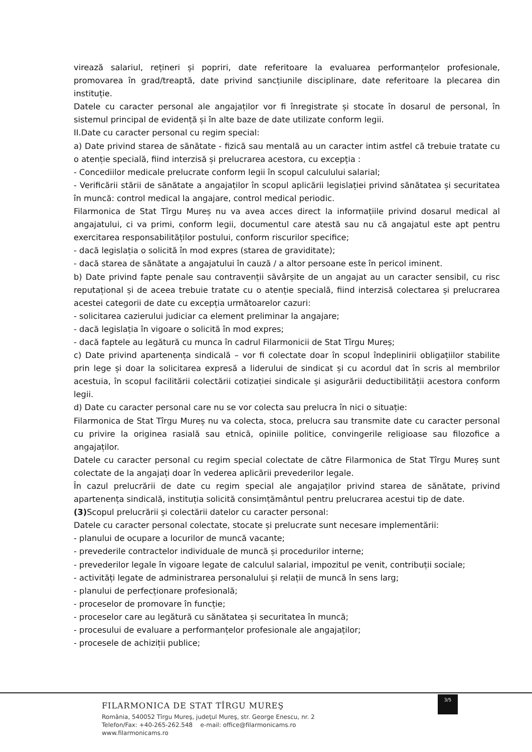virează salariul, rețineri și popriri, date referitoare la evaluarea performanțelor profesionale, promovarea în grad/treaptă, date privind sancțiunile disciplinare, date referitoare la plecarea din instituție.
Datele cu caracter personal ale angajaților vor fi înregistrate și stocate în dosarul de personal, în sistemul principal de evidență și în alte baze de date utilizate conform legii.
II.Date cu caracter personal cu regim special:
a) Date privind starea de sănătate - fizică sau mentală au un caracter intim astfel că trebuie tratate cu o atenție specială, fiind interzisă și prelucrarea acestora, cu excepția :
- Concediilor medicale prelucrate conform legii în scopul calculului salarial;
- Verificării stării de sănătate a angajaților în scopul aplicării legislației privind sănătatea și securitatea în muncă: control medical la angajare, control medical periodic.
Filarmonica de Stat Tîrgu Mureș nu va avea acces direct la informațiile privind dosarul medical al angajatului, ci va primi, conform legii, documentul care atestă sau nu că angajatul este apt pentru exercitarea responsabilităților postului, conform riscurilor specifice;
- dacă legislația o solicită în mod expres (starea de graviditate);
- dacă starea de sănătate a angajatului în cauză / a altor persoane este în pericol iminent.
b) Date privind fapte penale sau contravenții săvârșite de un angajat au un caracter sensibil, cu risc reputațional și de aceea trebuie tratate cu o atenție specială, fiind interzisă colectarea și prelucrarea acestei categorii de date cu excepția următoarelor cazuri:
- solicitarea cazierului judiciar ca element preliminar la angajare;
- dacă legislația în vigoare o solicită în mod expres;
- dacă faptele au legătură cu munca în cadrul Filarmonicii de Stat Tîrgu Mureș;
c) Date privind apartenența sindicală – vor fi colectate doar în scopul îndeplinirii obligațiilor stabilite prin lege și doar la solicitarea expresă a liderului de sindicat și cu acordul dat în scris al membrilor acestuia, în scopul facilitării colectării cotizației sindicale și asigurării deductibilității acestora conform legii.
d) Date cu caracter personal care nu se vor colecta sau prelucra în nici o situație:
Filarmonica de Stat Tîrgu Mureș nu va colecta, stoca, prelucra sau transmite date cu caracter personal cu privire la originea rasială sau etnică, opiniile politice, convingerile religioase sau filozofice a angajaților.
Datele cu caracter personal cu regim special colectate de către Filarmonica de Stat Tîrgu Mureș sunt colectate de la angajați doar în vederea aplicării prevederilor legale.
În cazul prelucrării de date cu regim special ale angajaților privind starea de sănătate, privind apartenența sindicală, instituția solicită consimțământul pentru prelucrarea acestui tip de date.
(3) Scopul prelucrării şi colectării datelor cu caracter personal:
Datele cu caracter personal colectate, stocate și prelucrate sunt necesare implementării:
- planului de ocupare a locurilor de muncă vacante;
- prevederile contractelor individuale de muncă și procedurilor interne;
- prevederilor legale în vigoare legate de calculul salarial, impozitul pe venit, contribuții sociale;
- activități legate de administrarea personalului și relații de muncă în sens larg;
- planului de perfecționare profesională;
- proceselor de promovare în funcție;
- proceselor care au legătură cu sănătatea și securitatea în muncă;
- procesului de evaluare a performanțelor profesionale ale angajaților;
- procesele de achiziții publice;
3/5
FILARMONICA DE STAT TÎRGU MUREŞ
România, 540052 Tîrgu Mureş, judeţul Mureş, str. George Enescu, nr. 2
Telefon/Fax: +40-265-262.548 e-mail: office@filarmonicams.ro
www.filarmonicams.ro